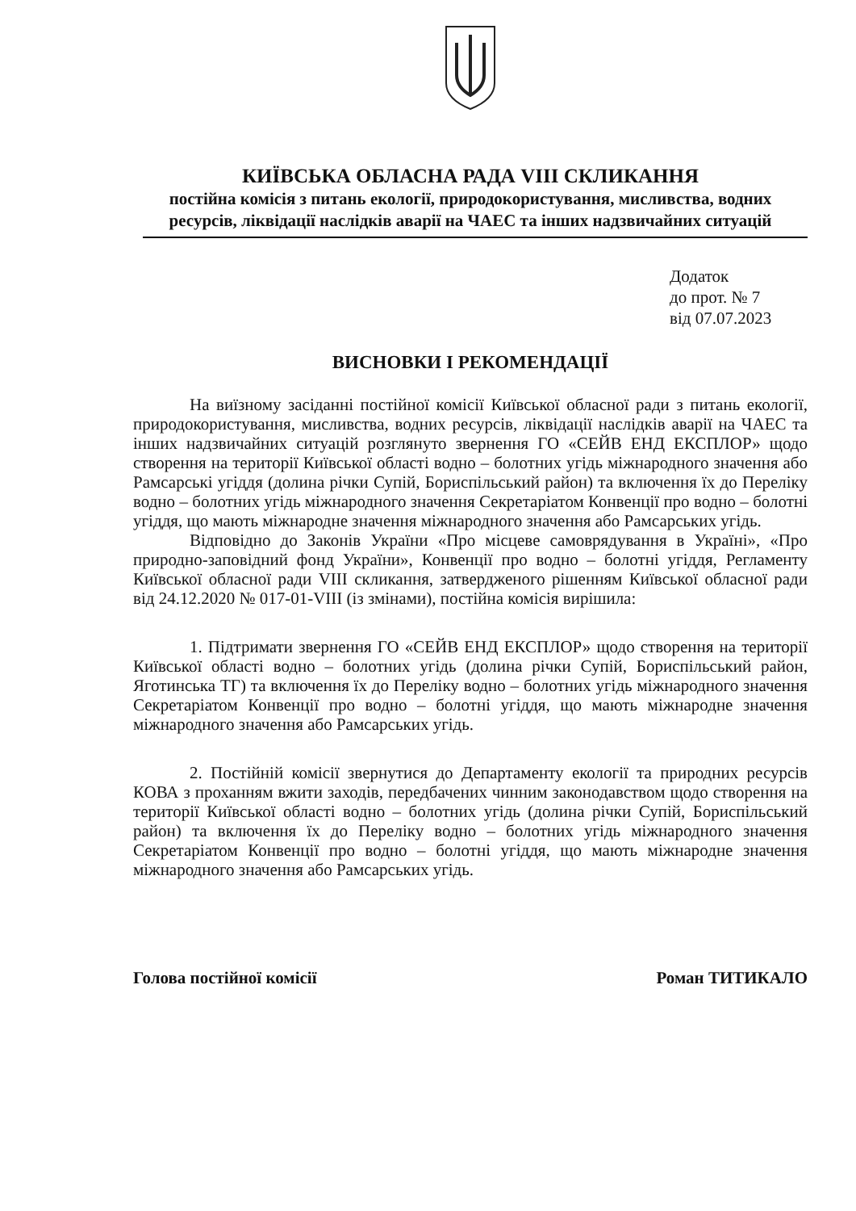КИЇВСЬКА ОБЛАСНА РАДА VIII СКЛИКАННЯ
постійна комісія з питань екології, природокористування, мисливства, водних ресурсів, ліквідації наслідків аварії на ЧАЕС та інших надзвичайних ситуацій
Додаток
до прот. № 7
від 07.07.2023
ВИСНОВКИ І РЕКОМЕНДАЦІЇ
На виїзному засіданні постійної комісії Київської обласної ради з питань екології, природокористування, мисливства, водних ресурсів, ліквідації наслідків аварії на ЧАЕС та інших надзвичайних ситуацій розглянуто звернення ГО «СЕЙВ ЕНД ЕКСПЛОР» щодо створення на території Київської області водно – болотних угідь міжнародного значення або Рамсарські угіддя (долина річки Супій, Бориспільський район) та включення їх до Переліку водно – болотних угідь міжнародного значення Секретаріатом Конвенції про водно – болотні угіддя, що мають міжнародне значення міжнародного значення або Рамсарських угідь.
Відповідно до Законів України «Про місцеве самоврядування в Україні», «Про природно-заповідний фонд України», Конвенції про водно – болотні угіддя, Регламенту Київської обласної ради VIII скликання, затвердженого рішенням Київської обласної ради від 24.12.2020 № 017-01-VIII (із змінами), постійна комісія вирішила:
1. Підтримати звернення ГО «СЕЙВ ЕНД ЕКСПЛОР» щодо створення на території Київської області водно – болотних угідь (долина річки Супій, Бориспільський район, Яготинська ТГ) та включення їх до Переліку водно – болотних угідь міжнародного значення Секретаріатом Конвенції про водно – болотні угіддя, що мають міжнародне значення міжнародного значення або Рамсарських угідь.
2. Постійній комісії звернутися до Департаменту екології та природних ресурсів КОВА з проханням вжити заходів, передбачених чинним законодавством щодо створення на території Київської області водно – болотних угідь (долина річки Супій, Бориспільський район) та включення їх до Переліку водно – болотних угідь міжнародного значення Секретаріатом Конвенції про водно – болотні угіддя, що мають міжнародне значення міжнародного значення або Рамсарських угідь.
Голова постійної комісії Роман ТИТИКАЛО